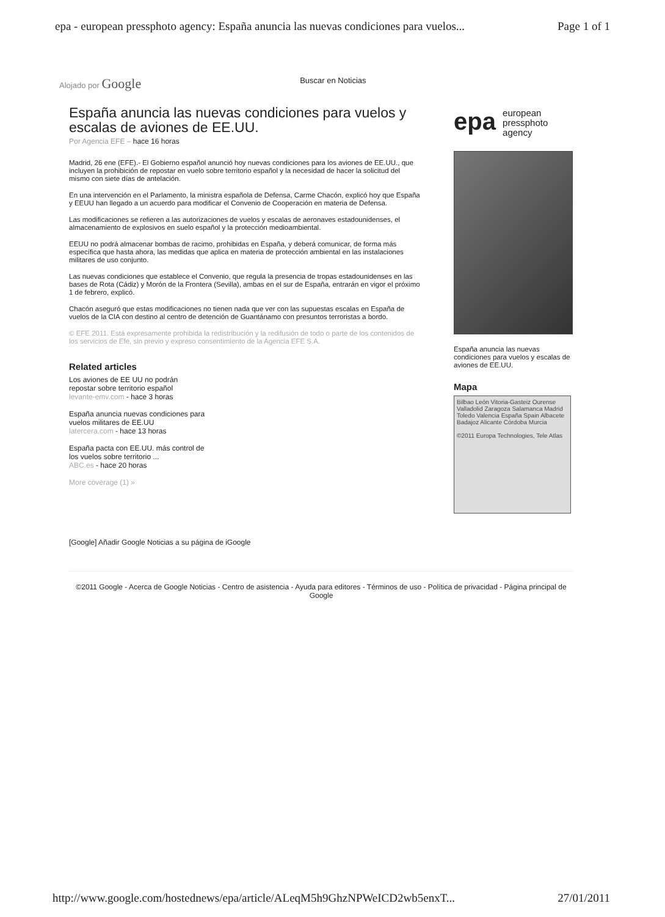epa - european pressphoto agency: España anuncia las nuevas condiciones para vuelos... Page 1 of 1
Alojado por Google Buscar en Noticias
España anuncia las nuevas condiciones para vuelos y escalas de aviones de EE.UU.
Por Agencia EFE – hace 16 horas
Madrid, 26 ene (EFE).- El Gobierno español anunció hoy nuevas condiciones para los aviones de EE.UU., que incluyen la prohibición de repostar en vuelo sobre territorio español y la necesidad de hacer la solicitud del mismo con siete días de antelación.
En una intervención en el Parlamento, la ministra española de Defensa, Carme Chacón, explicó hoy que España y EEUU han llegado a un acuerdo para modificar el Convenio de Cooperación en materia de Defensa.
Las modificaciones se refieren a las autorizaciones de vuelos y escalas de aeronaves estadounidenses, el almacenamiento de explosivos en suelo español y la protección medioambiental.
EEUU no podrá almacenar bombas de racimo, prohibidas en España, y deberá comunicar, de forma más específica que hasta ahora, las medidas que aplica en materia de protección ambiental en las instalaciones militares de uso conjunto.
Las nuevas condiciones que establece el Convenio, que regula la presencia de tropas estadounidenses en las bases de Rota (Cádiz) y Morón de la Frontera (Sevilla), ambas en el sur de España, entrarán en vigor el próximo 1 de febrero, explicó.
Chacón aseguró que estas modificaciones no tienen nada que ver con las supuestas escalas en España de vuelos de la CIA con destino al centro de detención de Guantánamo con presuntos terroristas a bordo.
© EFE 2011. Está expresamente prohibida la redistribución y la redifusión de todo o parte de los contenidos de los servicios de Efe, sin previo y expreso consentimiento de la Agencia EFE S.A.
Related articles
Los aviones de EE UU no podrán
repostar sobre territorio español
levante-emv.com - hace 3 horas
España anuncia nuevas condiciones para
vuelos militares de EE.UU
latercera.com - hace 13 horas
España pacta con EE.UU. más control de
los vuelos sobre territorio ...
ABC.es - hace 20 horas
More coverage (1) »
epa european
pressphoto
agency
España anuncia las nuevas condiciones para vuelos y escalas de aviones de EE.UU.
Mapa
Bilbao León Vitoria-Gasteiz Ourense Valladolid Zaragoza Salamanca Madrid Toledo Valencia España Spain Albacete Badajoz Alicante Córdoba Murcia
©2011 Europa Technologies, Tele Atlas
[Google] Añadir Google Noticias a su página de iGoogle
©2011 Google - Acerca de Google Noticias - Centro de asistencia - Ayuda para editores - Términos de uso - Política de privacidad - Página principal de Google
http://www.google.com/hostednews/epa/article/ALeqM5h9GhzNPWeICD2wb5enxT... 27/01/2011